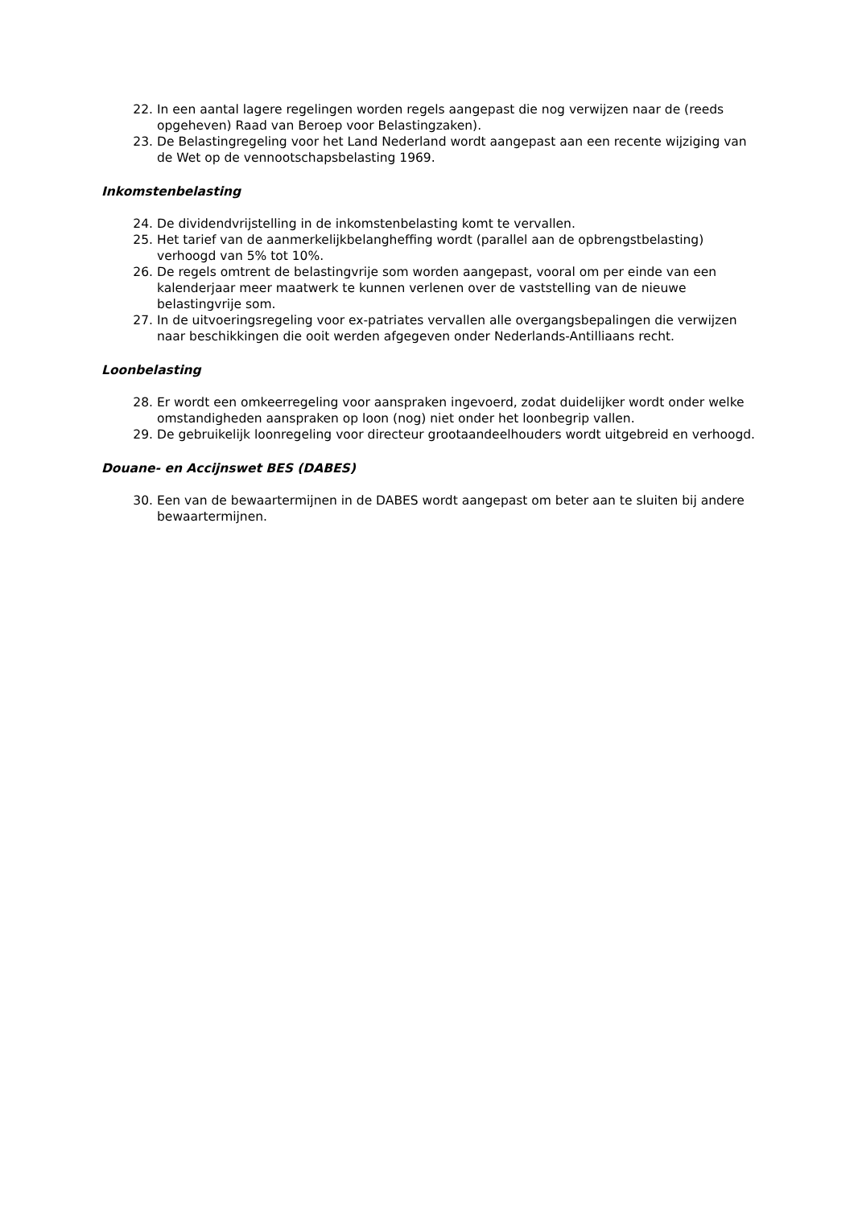22. In een aantal lagere regelingen worden regels aangepast die nog verwijzen naar de (reeds opgeheven) Raad van Beroep voor Belastingzaken).
23. De Belastingregeling voor het Land Nederland wordt aangepast aan een recente wijziging van de Wet op de vennootschapsbelasting 1969.
Inkomstenbelasting
24. De dividendvrijstelling in de inkomstenbelasting komt te vervallen.
25. Het tarief van de aanmerkelijkbelangheffing wordt (parallel aan de opbrengstbelasting) verhoogd van 5% tot 10%.
26. De regels omtrent de belastingvrije som worden aangepast, vooral om per einde van een kalenderjaar meer maatwerk te kunnen verlenen over de vaststelling van de nieuwe belastingvrije som.
27. In de uitvoeringsregeling voor ex-patriates vervallen alle overgangsbepalingen die verwijzen naar beschikkingen die ooit werden afgegeven onder Nederlands-Antilliaans recht.
Loonbelasting
28. Er wordt een omkeerregeling voor aanspraken ingevoerd, zodat duidelijker wordt onder welke omstandigheden aanspraken op loon (nog) niet onder het loonbegrip vallen.
29. De gebruikelijk loonregeling voor directeur grootaandeelhouders wordt uitgebreid en verhoogd.
Douane- en Accijnswet BES (DABES)
30. Een van de bewaartermijnen in de DABES wordt aangepast om beter aan te sluiten bij andere bewaartermijnen.